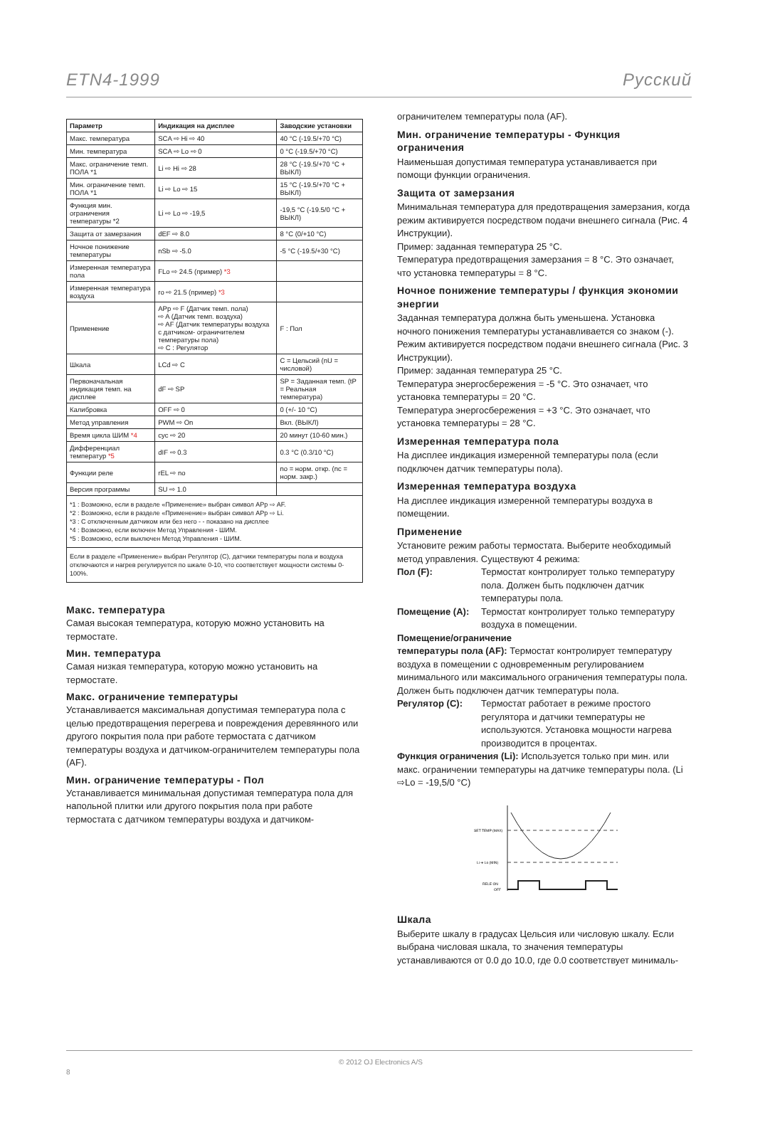ETN4-1999 Русский
| Параметр | Индикация на дисплее | Заводские установки |
| --- | --- | --- |
| Макс. температура | SCA ⇨ Hi ⇨ 40 | 40 °C (-19.5/+70 °C) |
| Мин. температура | SCA ⇨ Lo ⇨ 0 | 0 °C (-19.5/+70 °C) |
| Макс. ограничение темп. ПОЛА *1 | Li ⇨ Hi ⇨ 28 | 28 °C (-19.5/+70 °C + ВЫКЛ) |
| Мин. ограничение темп. ПОЛА *1 | Li ⇨ Lo ⇨ 15 | 15 °C (-19.5/+70 °C + ВЫКЛ) |
| Функция мин. ограничения температуры *2 | Li ⇨ Lo ⇨ -19,5 | -19,5 °C (-19.5/0 °C + ВЫКЛ) |
| Защита от замерзания | dEF ⇨ 8.0 | 8 °C (0/+10 °C) |
| Ночное понижение температуры | nSb ⇨ -5.0 | -5 °C (-19.5/+30 °C) |
| Измеренная температура пола | FLo ⇨ 24.5 (пример) *3 | |
| Измеренная температура воздуха | ro ⇨ 21.5 (пример) *3 | |
| Применение | APp ⇨ F (Датчик темп. пола) ⇨ A (Датчик темп. воздуха) ⇨ AF (Датчик температуры воздуха с датчиком- ограничителем температуры пола) ⇨ C : Регулятор | F : Пол |
| Шкала | LCd ⇨ C | C = Цельсий (nU = числовой) |
| Первоначальная индикация темп. на дисплее | dF ⇨ SP | SP = Заданная темп. (tP = Реальная температура) |
| Калибровка | OFF ⇨ 0 | 0 (+/- 10 °C) |
| Метод управления | PWM ⇨ On | Вкл. (ВЫКЛ) |
| Время цикла ШИМ *4 | cyc ⇨ 20 | 20 минут (10-60 мин.) |
| Дифференциал температур *5 | dIF ⇨ 0.3 | 0.3 °C (0.3/10 °C) |
| Функции реле | rEL ⇨ no | no = норм. откр. (nc = норм. закр.) |
| Версия программы | SU ⇨ 1.0 | |
*1 : Возможно, если в разделе «Применение» выбран символ APp ⇨ AF.
*2 : Возможно, если в разделе «Применение» выбран символ APp ⇨ Li.
*3 : С отключенным датчиком или без него - - показано на дисплее
*4 : Возможно, если включен Метод Управления - ШИМ.
*5 : Возможно, если выключен Метод Управления - ШИМ.
Если в разделе «Применение» выбран Регулятор (C), датчики температуры пола и воздуха отключаются и нагрев регулируется по шкале 0-10, что соответствует мощности системы 0-100%.
Макс. температура
Самая высокая температура, которую можно установить на термостате.
Мин. температура
Самая низкая температура, которую можно установить на термостате.
Макс. ограничение температуры
Устанавливается максимальная допустимая температура пола с целью предотвращения перегрева и повреждения деревянного или другого покрытия пола при работе термостата с датчиком температуры воздуха и датчиком-ограничителем температуры пола (AF).
Мин. ограничение температуры - Пол
Устанавливается минимальная допустимая температура пола для напольной плитки или другого покрытия пола при работе термостата с датчиком температуры воздуха и датчиком-
ограничителем температуры пола (AF).
Мин. ограничение температуры - Функция ограничения
Наименьшая допустимая температура устанавливается при помощи функции ограничения.
Защита от замерзания
Минимальная температура для предотвращения замерзания, когда режим активируется посредством подачи внешнего сигнала (Рис. 4 Инструкции).
Пример: заданная температура 25 °C.
Температура предотвращения замерзания = 8 °C. Это означает, что установка температуры = 8 °C.
Ночное понижение температуры / функция экономии энергии
Заданная температура должна быть уменьшена. Установка ночного понижения температуры устанавливается со знаком (-). Режим активируется посредством подачи внешнего сигнала (Рис. 3 Инструкции).
Пример: заданная температура 25 °C.
Температура энергосбережения = -5 °C. Это означает, что установка температуры = 20 °C.
Температура энергосбережения = +3 °C. Это означает, что установка температуры = 28 °C.
Измеренная температура пола
На дисплее индикация измеренной температуры пола (если подключен датчик температуры пола).
Измеренная температура воздуха
На дисплее индикация измеренной температуры воздуха в помещении.
Применение
Установите режим работы термостата. Выберите необходимый метод управления. Существуют 4 режима:
Пол (F): Термостат контролирует только температуру пола. Должен быть подключен датчик температуры пола.
Помещение (A): Термостат контролирует только температуру воздуха в помещении.
Помещение/ограничение
температуры пола (AF): Термостат контролирует температуру воздуха в помещении с одновременным регулированием минимального или максимального ограничения температуры пола. Должен быть подключен датчик температуры пола.
Регулятор (C): Термостат работает в режиме простого регулятора и датчики температуры не используются. Установка мощности нагрева производится в процентах.
Функция ограничения (Li): Используется только при мин. или макс. ограничении температуры на датчике температуры пола. (Li ⇨Lo = -19,5/0 °C)
SET TEMP (MAX)
Li ➔ Lo (MIN)
RELE ON
OFF
Шкала
Выберите шкалу в градусах Цельсия или числовую шкалу. Если выбрана числовая шкала, то значения температуры устанавливаются от 0.0 до 10.0, где 0.0 соответствует минималь-
8 © 2012 OJ Electronics A/S